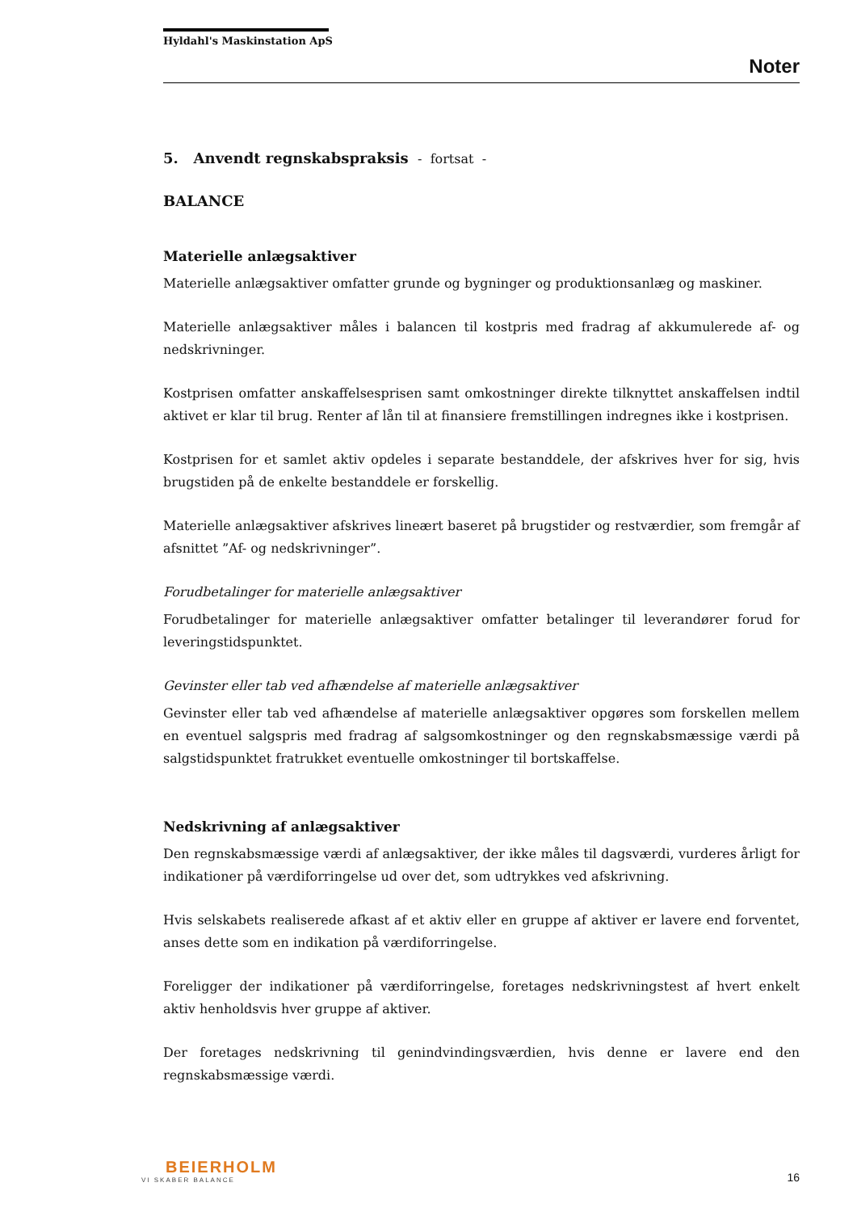Hyldahl's Maskinstation ApS
Noter
5. Anvendt regnskabspraksis - fortsat -
BALANCE
Materielle anlægsaktiver
Materielle anlægsaktiver omfatter grunde og bygninger og produktionsanlæg og maskiner.
Materielle anlægsaktiver måles i balancen til kostpris med fradrag af akkumulerede af- og nedskrivninger.
Kostprisen omfatter anskaffelsesprisen samt omkostninger direkte tilknyttet anskaffelsen indtil aktivet er klar til brug. Renter af lån til at finansiere fremstillingen indregnes ikke i kostprisen.
Kostprisen for et samlet aktiv opdeles i separate bestanddele, der afskrives hver for sig, hvis brugstiden på de enkelte bestanddele er forskellig.
Materielle anlægsaktiver afskrives lineært baseret på brugstider og restværdier, som fremgår af afsnittet ”Af- og nedskrivninger”.
Forudbetalinger for materielle anlægsaktiver
Forudbetalinger for materielle anlægsaktiver omfatter betalinger til leverandører forud for leveringstidspunktet.
Gevinster eller tab ved afhændelse af materielle anlægsaktiver
Gevinster eller tab ved afhændelse af materielle anlægsaktiver opgøres som forskellen mellem en eventuel salgspris med fradrag af salgsomkostninger og den regnskabsmæssige værdi på salgstidspunktet fratrukket eventuelle omkostninger til bortskaffelse.
Nedskrivning af anlægsaktiver
Den regnskabsmæssige værdi af anlægsaktiver, der ikke måles til dagsværdi, vurderes årligt for indikationer på værdiforringelse ud over det, som udtrykkes ved afskrivning.
Hvis selskabets realiserede afkast af et aktiv eller en gruppe af aktiver er lavere end forventet, anses dette som en indikation på værdiforringelse.
Foreligger der indikationer på værdiforringelse, foretages nedskrivningstest af hvert enkelt aktiv henholdsvis hver gruppe af aktiver.
Der foretages nedskrivning til genindvindingsværdien, hvis denne er lavere end den regnskabsmæssige værdi.
BEIERHOLM
VI SKABER BALANCE
16